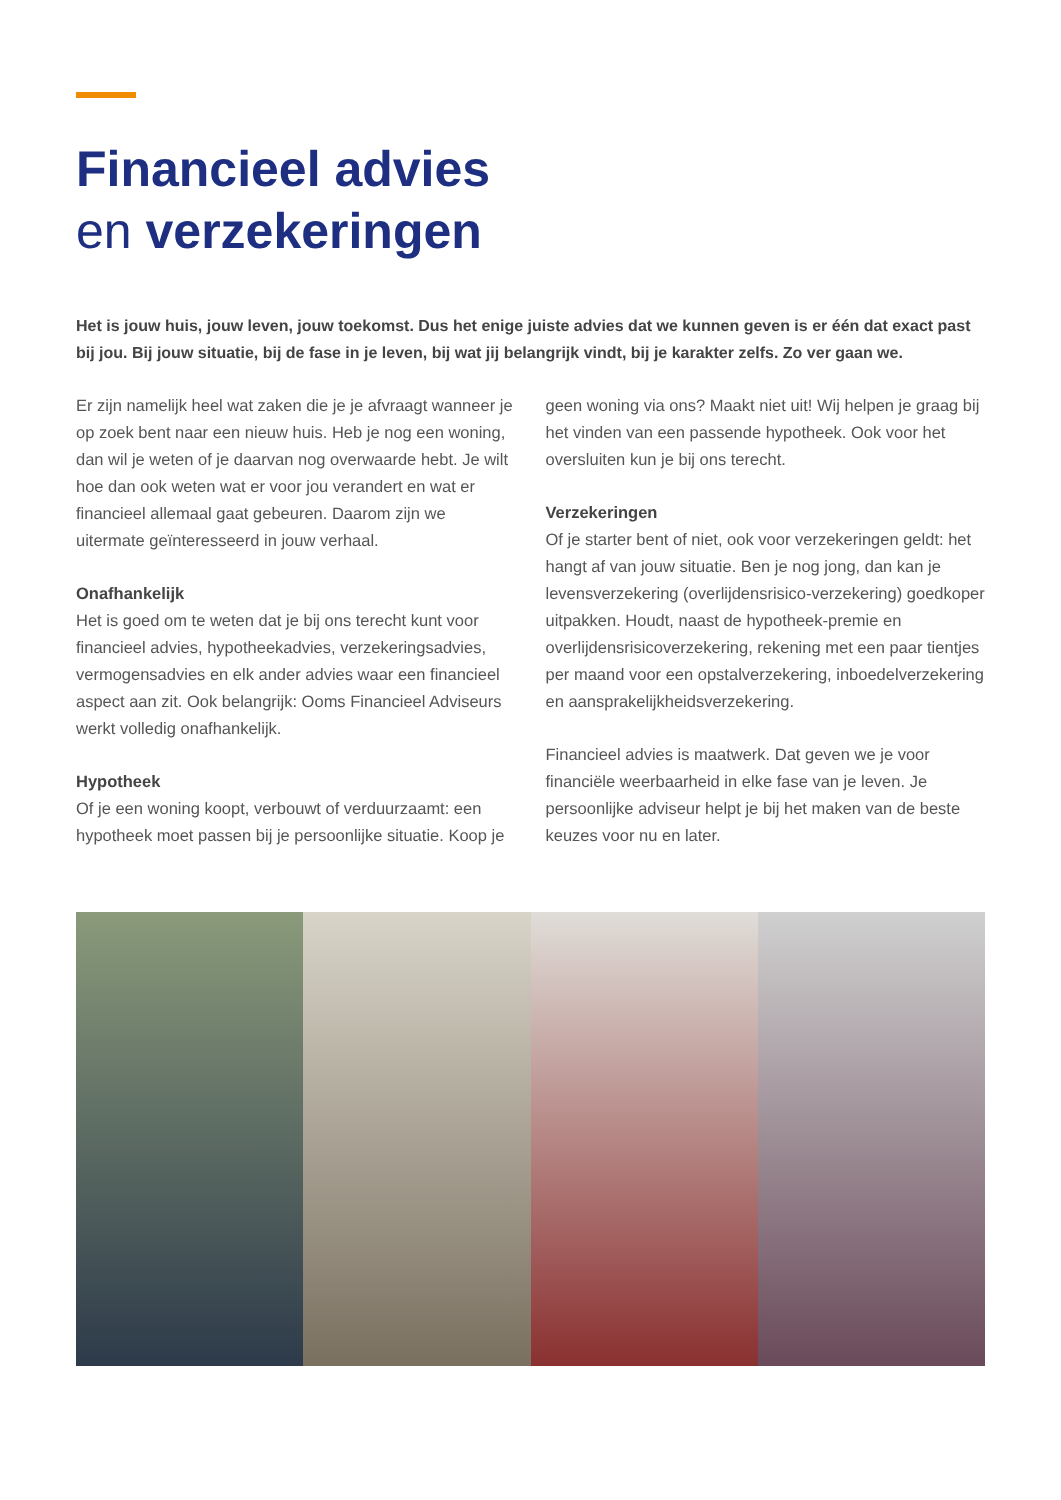Financieel advies
en verzekeringen
Het is jouw huis, jouw leven, jouw toekomst. Dus het enige juiste advies dat we kunnen geven is er één dat exact past bij jou. Bij jouw situatie, bij de fase in je leven, bij wat jij belangrijk vindt, bij je karakter zelfs. Zo ver gaan we.
Er zijn namelijk heel wat zaken die je je afvraagt wanneer je op zoek bent naar een nieuw huis. Heb je nog een woning, dan wil je weten of je daarvan nog overwaarde hebt. Je wilt hoe dan ook weten wat er voor jou verandert en wat er financieel allemaal gaat gebeuren. Daarom zijn we uitermate geïnteresseerd in jouw verhaal.
Onafhankelijk
Het is goed om te weten dat je bij ons terecht kunt voor financieel advies, hypotheekadvies, verzekeringsadvies, vermogensadvies en elk ander advies waar een financieel aspect aan zit. Ook belangrijk: Ooms Financieel Adviseurs werkt volledig onafhankelijk.
Hypotheek
Of je een woning koopt, verbouwt of verduurzaamt: een hypotheek moet passen bij je persoonlijke situatie. Koop je geen woning via ons? Maakt niet uit! Wij helpen je graag bij het vinden van een passende hypotheek. Ook voor het oversluiten kun je bij ons terecht.
Verzekeringen
Of je starter bent of niet, ook voor verzekeringen geldt: het hangt af van jouw situatie. Ben je nog jong, dan kan je levensverzekering (overlijdensrisico-verzekering) goedkoper uitpakken. Houdt, naast de hypotheek-premie en overlijdensrisicoverzekering, rekening met een paar tientjes per maand voor een opstalverzekering, inboedelverzekering en aansprakelijkheidsverzekering.
Financieel advies is maatwerk. Dat geven we je voor financiële weerbaarheid in elke fase van je leven. Je persoonlijke adviseur helpt je bij het maken van de beste keuzes voor nu en later.